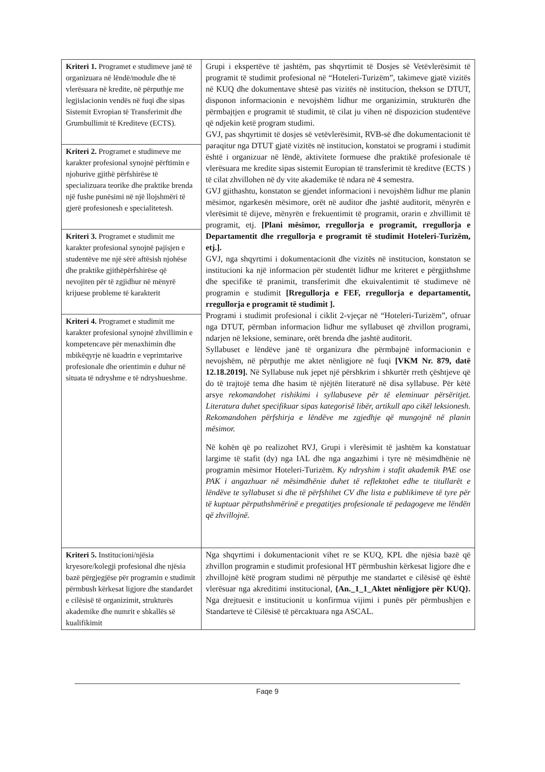| Kriteri 1. Programet e studimeve janë të organizuara në lëndë/module dhe të vlerësuara në kredite, në përputhje me legjislacionin vendës në fuqi dhe sipas Sistemit Evropian të Transferimit dhe Grumbullimit të Krediteve (ECTS). | Grupi i ekspertëve të jashtëm, pas shqyrtimit të Dosjes së Vetëvlerësimit të programit të studimit profesional në “Hoteleri-Turizëm”, takimeve gjatë vizitës në KUQ dhe dokumentave shtesë pas vizitës në institucion, thekson se DTUT, disponon informacionin e nevojshëm lidhur me organizimin, strukturën dhe përmbajtjen e programit të studimit, të cilat ju vihen në dispozicion studentëve që ndjekin ketë program studimi. GVJ, pas shqyrtimit të dosjes së vetëvlerësimit, RVB-së dhe dokumentacionit të paraqitur nga DTUT gjatë vizitës në institucion, konstatoi se programi i studimit është i organizuar në lëndë, aktivitete formuese dhe praktikë profesionale të vlerësuara me kredite sipas sistemit Europian të transferimit të kreditve (ECTS ) të cilat zhvillohen në dy vite akademike të ndara në 4 semestra. GVJ gjithashtu, konstaton se gjendet informacioni i nevojshëm lidhur me planin mësimor, ngarkesën mësimore, orët në auditor dhe jashtë auditorit, mënyrën e vlerësimit të dijeve, mënyrën e frekuentimit të programit, orarin e zhvillimit të programit, etj. [Plani mësimor, rregullorja e programit, rregullorja e Departamentit dhe rregullorja e programit të studimit Hoteleri-Turizëm, etj.]. GVJ, nga shqyrtimi i dokumentacionit dhe vizitës në institucion, konstaton se institucioni ka një informacion për studentët lidhur me kriteret e përgjithshme dhe specifike të pranimit, transferimit dhe ekuivalentimit të studimeve në programin e studimit [Rregullorja e FEF, rregullorja e departamentit, rregullorja e programit të studimit ]. Programi i studimit profesional i ciklit 2-vjeçar në “Hoteleri-Turizëm”, ofruar nga DTUT, përmban informacion lidhur me syllabuset që zhvillon programi, ndarjen në leksione, seminare, orët brenda dhe jashtë auditorit. Syllabuset e lëndëve janë të organizura dhe përmbajnë informacionin e nevojshëm, në përputhje me aktet nënligjore në fuqi [VKM Nr. 879, datë 12.18.2019]. Në Syllabuse nuk jepet një përshkrim i shkurtër rreth çështjeve që do të trajtojë tema dhe hasim të njëjtën literaturë në disa syllabuse. Për këtë arsye rekomandohet rishikimi i syllabuseve për të eleminuar përsëritjet. Literatura duhet specifikuar sipas kategorisë libër, artikull apo cikël leksionesh. Rekomandohen përfshirja e lëndëve me zgjedhje që mungojnë në planin mësimor. Në kohën që po realizohet RVJ, Grupi i vlerësimit të jashtëm ka konstatuar largime të stafit (dy) nga IAL dhe nga angazhimi i tyre në mësimdhënie në programin mësimor Hoteleri-Turizëm. Ky ndryshim i stafit akademik PAE ose PAK i angazhuar në mësimdhënie duhet të reflektohet edhe te titullarët e lëndëve te syllabuset si dhe të përfshihet CV dhe lista e publikimeve të tyre për të kuptuar përputhshmërinë e pregatitjes profesionale të pedagogeve me lëndën që zhvillojnë. |
| Kriteri 2. Programet e studimeve me karakter profesional synojnë përftimin e njohurive gjithë përfshirëse të specializuara teorike dhe praktike brenda një fushe punësimi në një llojshmëri të gjerë profesionesh e specialitetesh. | |
| Kriteri 3. Programet e studimit me karakter profesional synojnë pajisjen e studentëve me një sërë aftësish njohëse dhe praktike gjithëpërfshirëse që nevojiten për të zgjidhur në mënyrë krijuese probleme të karakterit | |
| Kriteri 4. Programet e studimit me karakter profesional synojnë zhvillimin e kompetencave për menaxhimin dhe mbikëqyrje në kuadrin e veprimtarive profesionale dhe orientimin e duhur në situata të ndryshme e të ndryshueshme. | |
| Kriteri 5. Institucioni/njësia kryesore/kolegji profesional dhe njësia bazë përgjegjëse për programin e studimit përmbush kërkesat ligjore dhe standardet e cilësisë të organizimit, strukturës akademike dhe numrit e shkallës së kualifikimit | Nga shqyrtimi i dokumentacionit vihet re se KUQ, KPL dhe njësia bazë që zhvillon programin e studimit profesional HT përmbushin kërkesat ligjore dhe e zhvillojnë këtë program studimi në përputhje me standartet e cilësisë që është vlerësuar nga akreditimi institucional, {An._1_1_Aktet nënligjore për KUQ}. Nga drejtuesit e institucionit u konfirmua vijimi i punës për përmbushjen e Standarteve të Cilësisë të përcaktuara nga ASCAL. |
Faqe 9